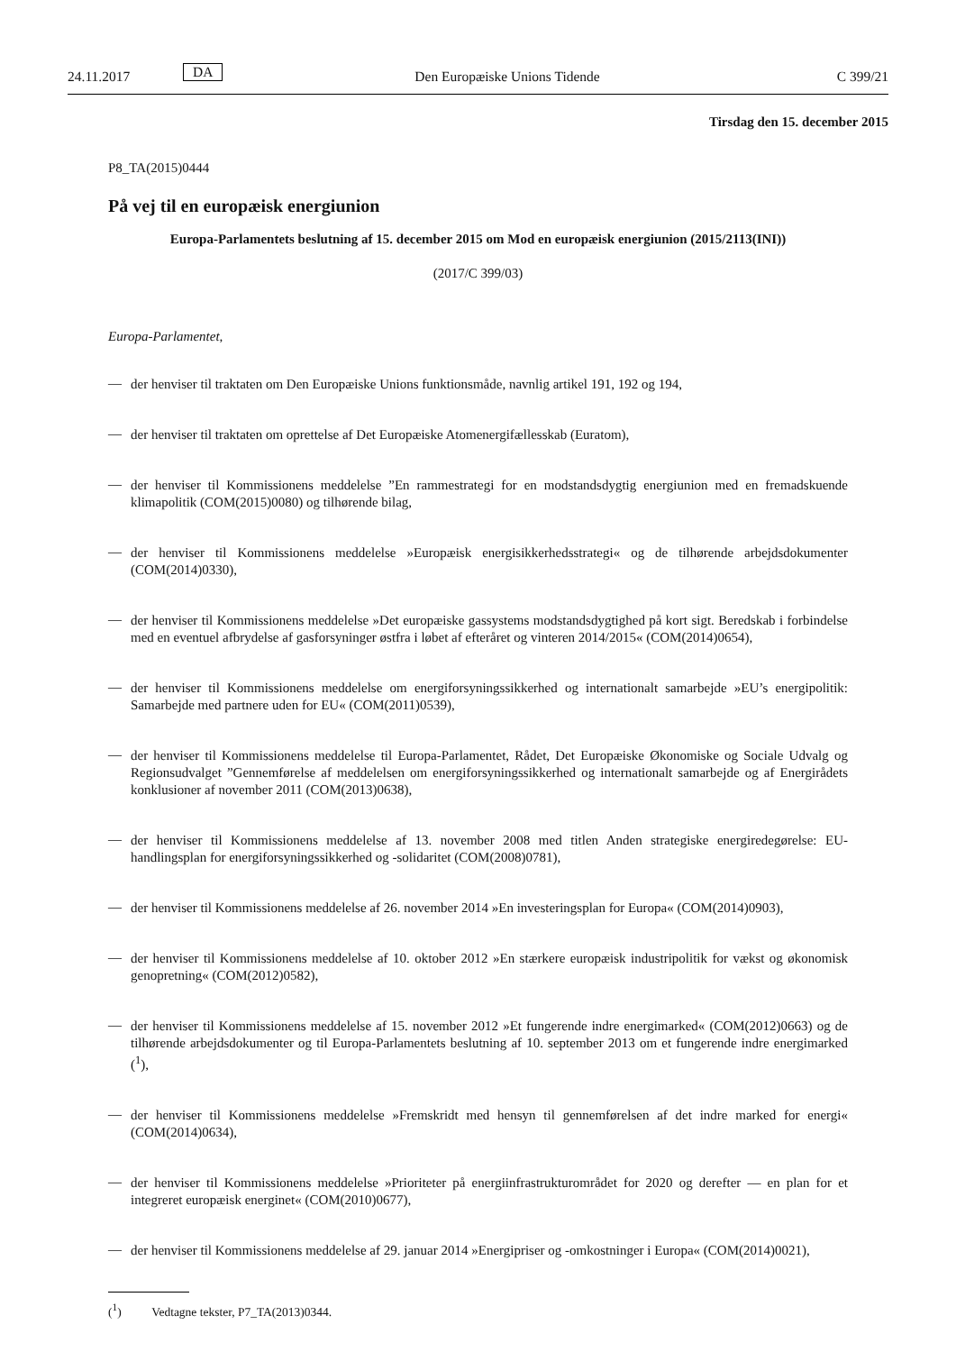24.11.2017 DA Den Europæiske Unions Tidende C 399/21
Tirsdag den 15. december 2015
P8_TA(2015)0444
På vej til en europæisk energiunion
Europa-Parlamentets beslutning af 15. december 2015 om Mod en europæisk energiunion (2015/2113(INI))
(2017/C 399/03)
Europa-Parlamentet,
—
der henviser til traktaten om Den Europæiske Unions funktionsmåde, navnlig artikel 191, 192 og 194,
—
der henviser til traktaten om oprettelse af Det Europæiske Atomenergifællesskab (Euratom),
—
der henviser til Kommissionens meddelelse ”En rammestrategi for en modstandsdygtig energiunion med en fremadskuende klimapolitik (COM(2015)0080) og tilhørende bilag,
—
der henviser til Kommissionens meddelelse »Europæisk energisikkerhedsstrategi« og de tilhørende arbejdsdokumenter (COM(2014)0330),
—
der henviser til Kommissionens meddelelse »Det europæiske gassystems modstandsdygtighed på kort sigt. Beredskab i forbindelse med en eventuel afbrydelse af gasforsyninger østfra i løbet af efteråret og vinteren 2014/2015« (COM(2014)0654),
—
der henviser til Kommissionens meddelelse om energiforsyningssikkerhed og internationalt samarbejde »EU’s energipolitik: Samarbejde med partnere uden for EU« (COM(2011)0539),
—
der henviser til Kommissionens meddelelse til Europa-Parlamentet, Rådet, Det Europæiske Økonomiske og Sociale Udvalg og Regionsudvalget ”Gennemførelse af meddelelsen om energiforsyningssikkerhed og internationalt samarbejde og af Energirådets konklusioner af november 2011 (COM(2013)0638),
—
der henviser til Kommissionens meddelelse af 13. november 2008 med titlen Anden strategiske energiredegørelse: EU-handlingsplan for energiforsyningssikkerhed og -solidaritet (COM(2008)0781),
—
der henviser til Kommissionens meddelelse af 26. november 2014 »En investeringsplan for Europa« (COM(2014)0903),
—
der henviser til Kommissionens meddelelse af 10. oktober 2012 »En stærkere europæisk industripolitik for vækst og økonomisk genopretning« (COM(2012)0582),
—
der henviser til Kommissionens meddelelse af 15. november 2012 »Et fungerende indre energimarked« (COM(2012)0663) og de tilhørende arbejdsdokumenter og til Europa-Parlamentets beslutning af 10. september 2013 om et fungerende indre energimarked (<sup>1</sup>),
—
der henviser til Kommissionens meddelelse »Fremskridt med hensyn til gennemførelsen af det indre marked for energi« (COM(2014)0634),
—
der henviser til Kommissionens meddelelse »Prioriteter på energiinfrastrukturområdet for 2020 og derefter — en plan for et integreret europæisk energinet« (COM(2010)0677),
—
der henviser til Kommissionens meddelelse af 29. januar 2014 »Energipriser og -omkostninger i Europa« (COM(2014)0021),
(<sup>1</sup>) Vedtagne tekster, P7_TA(2013)0344.